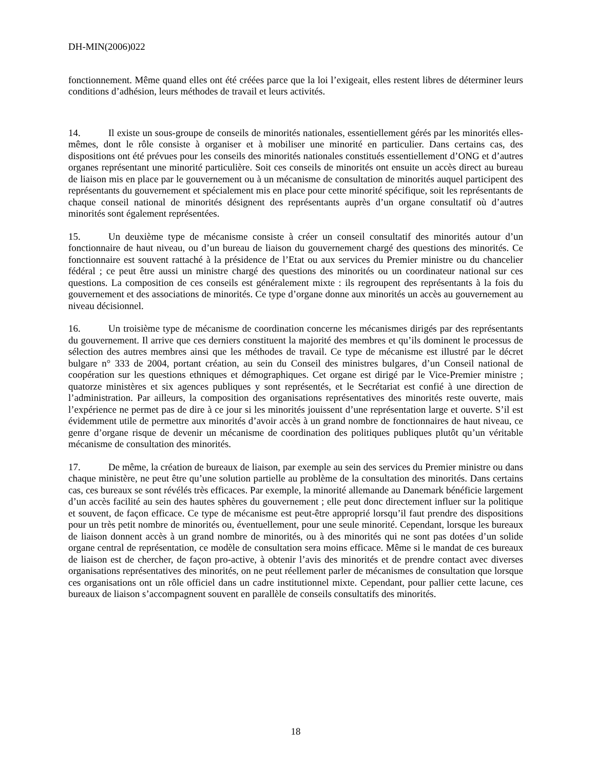DH-MIN(2006)022
fonctionnement. Même quand elles ont été créées parce que la loi l’exigeait, elles restent libres de déterminer leurs conditions d’adhésion, leurs méthodes de travail et leurs activités.
14. Il existe un sous-groupe de conseils de minorités nationales, essentiellement gérés par les minorités elles-mêmes, dont le rôle consiste à organiser et à mobiliser une minorité en particulier. Dans certains cas, des dispositions ont été prévues pour les conseils des minorités nationales constitués essentiellement d’ONG et d’autres organes représentant une minorité particulière. Soit ces conseils de minorités ont ensuite un accès direct au bureau de liaison mis en place par le gouvernement ou à un mécanisme de consultation de minorités auquel participent des représentants du gouvernement et spécialement mis en place pour cette minorité spécifique, soit les représentants de chaque conseil national de minorités désignent des représentants auprès d’un organe consultatif où d’autres minorités sont également représentées.
15. Un deuxième type de mécanisme consiste à créer un conseil consultatif des minorités autour d’un fonctionnaire de haut niveau, ou d’un bureau de liaison du gouvernement chargé des questions des minorités. Ce fonctionnaire est souvent rattaché à la présidence de l’Etat ou aux services du Premier ministre ou du chancelier fédéral ; ce peut être aussi un ministre chargé des questions des minorités ou un coordinateur national sur ces questions. La composition de ces conseils est généralement mixte : ils regroupent des représentants à la fois du gouvernement et des associations de minorités. Ce type d’organe donne aux minorités un accès au gouvernement au niveau décisionnel.
16. Un troisième type de mécanisme de coordination concerne les mécanismes dirigés par des représentants du gouvernement. Il arrive que ces derniers constituent la majorité des membres et qu’ils dominent le processus de sélection des autres membres ainsi que les méthodes de travail. Ce type de mécanisme est illustré par le décret bulgare n° 333 de 2004, portant création, au sein du Conseil des ministres bulgares, d’un Conseil national de coopération sur les questions ethniques et démographiques. Cet organe est dirigé par le Vice-Premier ministre ; quatorze ministères et six agences publiques y sont représentés, et le Secrétariat est confié à une direction de l’administration. Par ailleurs, la composition des organisations représentatives des minorités reste ouverte, mais l’expérience ne permet pas de dire à ce jour si les minorités jouissent d’une représentation large et ouverte. S’il est évidemment utile de permettre aux minorités d’avoir accès à un grand nombre de fonctionnaires de haut niveau, ce genre d’organe risque de devenir un mécanisme de coordination des politiques publiques plutôt qu’un véritable mécanisme de consultation des minorités.
17. De même, la création de bureaux de liaison, par exemple au sein des services du Premier ministre ou dans chaque ministère, ne peut être qu’une solution partielle au problème de la consultation des minorités. Dans certains cas, ces bureaux se sont révélés très efficaces. Par exemple, la minorité allemande au Danemark bénéficie largement d’un accès facilité au sein des hautes sphères du gouvernement ; elle peut donc directement influer sur la politique et souvent, de façon efficace. Ce type de mécanisme est peut-être approprié lorsqu’il faut prendre des dispositions pour un très petit nombre de minorités ou, éventuellement, pour une seule minorité. Cependant, lorsque les bureaux de liaison donnent accès à un grand nombre de minorités, ou à des minorités qui ne sont pas dotées d’un solide organe central de représentation, ce modèle de consultation sera moins efficace. Même si le mandat de ces bureaux de liaison est de chercher, de façon pro-active, à obtenir l’avis des minorités et de prendre contact avec diverses organisations représentatives des minorités, on ne peut réellement parler de mécanismes de consultation que lorsque ces organisations ont un rôle officiel dans un cadre institutionnel mixte. Cependant, pour pallier cette lacune, ces bureaux de liaison s’accompagnent souvent en parallèle de conseils consultatifs des minorités.
18